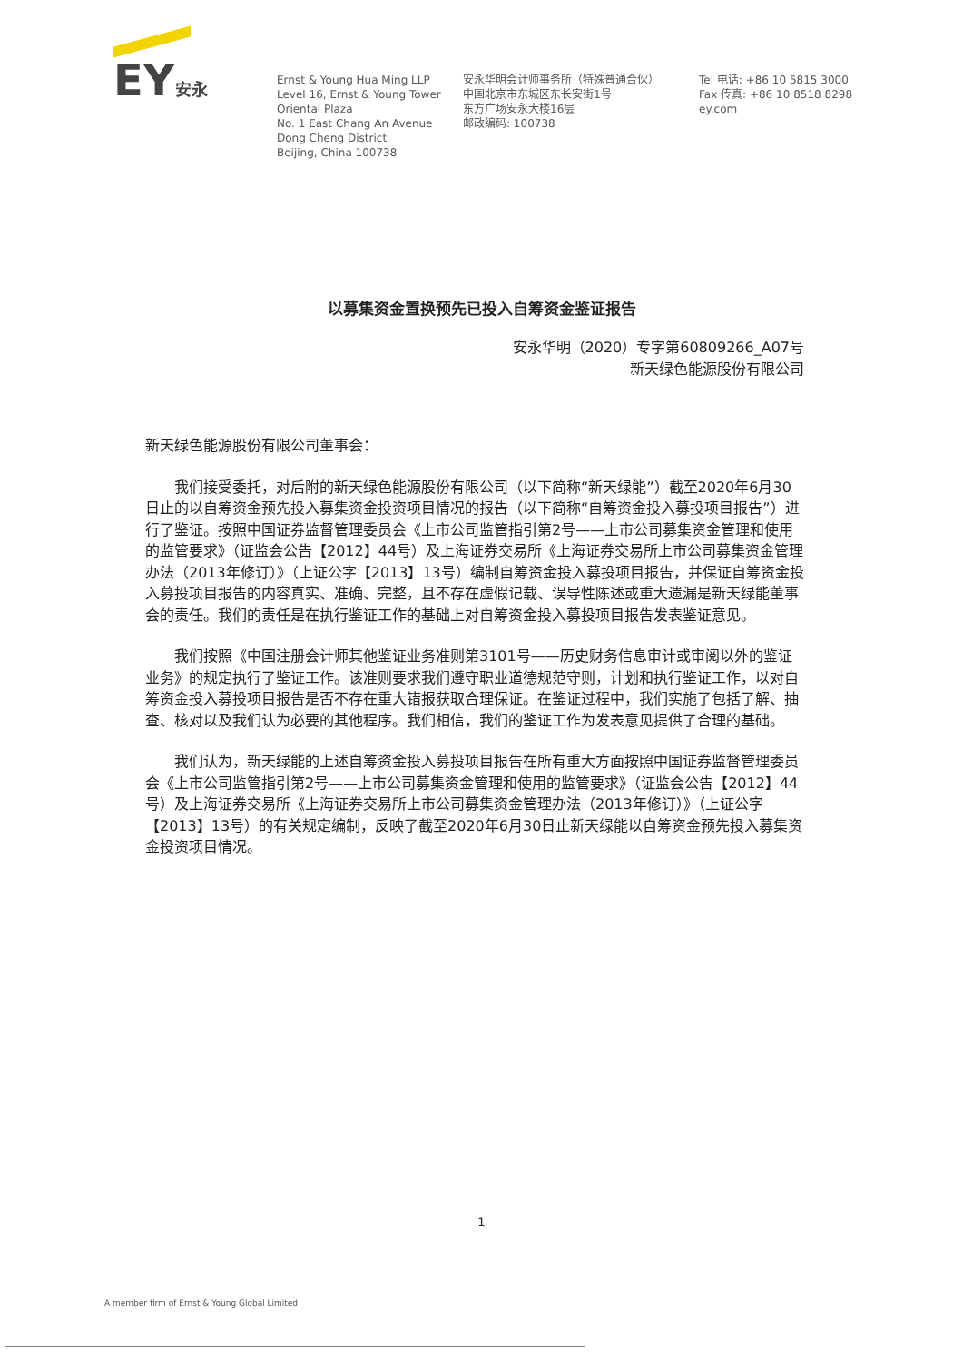EY安永
Ernst & Young Hua Ming LLP
Level 16, Ernst & Young Tower
Oriental Plaza
No. 1 East Chang An Avenue
Dong Cheng District
Beijing, China 100738
安永华明会计师事务所（特殊普通合伙）
中国北京市东城区东长安街1号
东方广场安永大楼16层
邮政编码: 100738
Tel 电话: +86 10 5815 3000
Fax 传真: +86 10 8518 8298
ey.com
以募集资金置换预先已投入自筹资金鉴证报告
安永华明（2020）专字第60809266_A07号
新天绿色能源股份有限公司
新天绿色能源股份有限公司董事会：
我们接受委托，对后附的新天绿色能源股份有限公司（以下简称“新天绿能”）截至2020年6月30日止的以自筹资金预先投入募集资金投资项目情况的报告（以下简称“自筹资金投入募投项目报告”）进行了鉴证。按照中国证券监督管理委员会《上市公司监管指引第2号——上市公司募集资金管理和使用的监管要求》（证监会公告【2012】44号）及上海证券交易所《上海证券交易所上市公司募集资金管理办法（2013年修订）》（上证公字【2013】13号）编制自筹资金投入募投项目报告，并保证自筹资金投入募投项目报告的内容真实、准确、完整，且不存在虚假记载、误导性陈述或重大遗漏是新天绿能董事会的责任。我们的责任是在执行鉴证工作的基础上对自筹资金投入募投项目报告发表鉴证意见。
我们按照《中国注册会计师其他鉴证业务准则第3101号——历史财务信息审计或审阅以外的鉴证业务》的规定执行了鉴证工作。该准则要求我们遵守职业道德规范守则，计划和执行鉴证工作，以对自筹资金投入募投项目报告是否不存在重大错报获取合理保证。在鉴证过程中，我们实施了包括了解、抽查、核对以及我们认为必要的其他程序。我们相信，我们的鉴证工作为发表意见提供了合理的基础。
我们认为，新天绿能的上述自筹资金投入募投项目报告在所有重大方面按照中国证券监督管理委员会《上市公司监管指引第2号——上市公司募集资金管理和使用的监管要求》（证监会公告【2012】44号）及上海证券交易所《上海证券交易所上市公司募集资金管理办法（2013年修订）》（上证公字【2013】13号）的有关规定编制，反映了截至2020年6月30日止新天绿能以自筹资金预先投入募集资金投资项目情况。
1
A member firm of Ernst & Young Global Limited